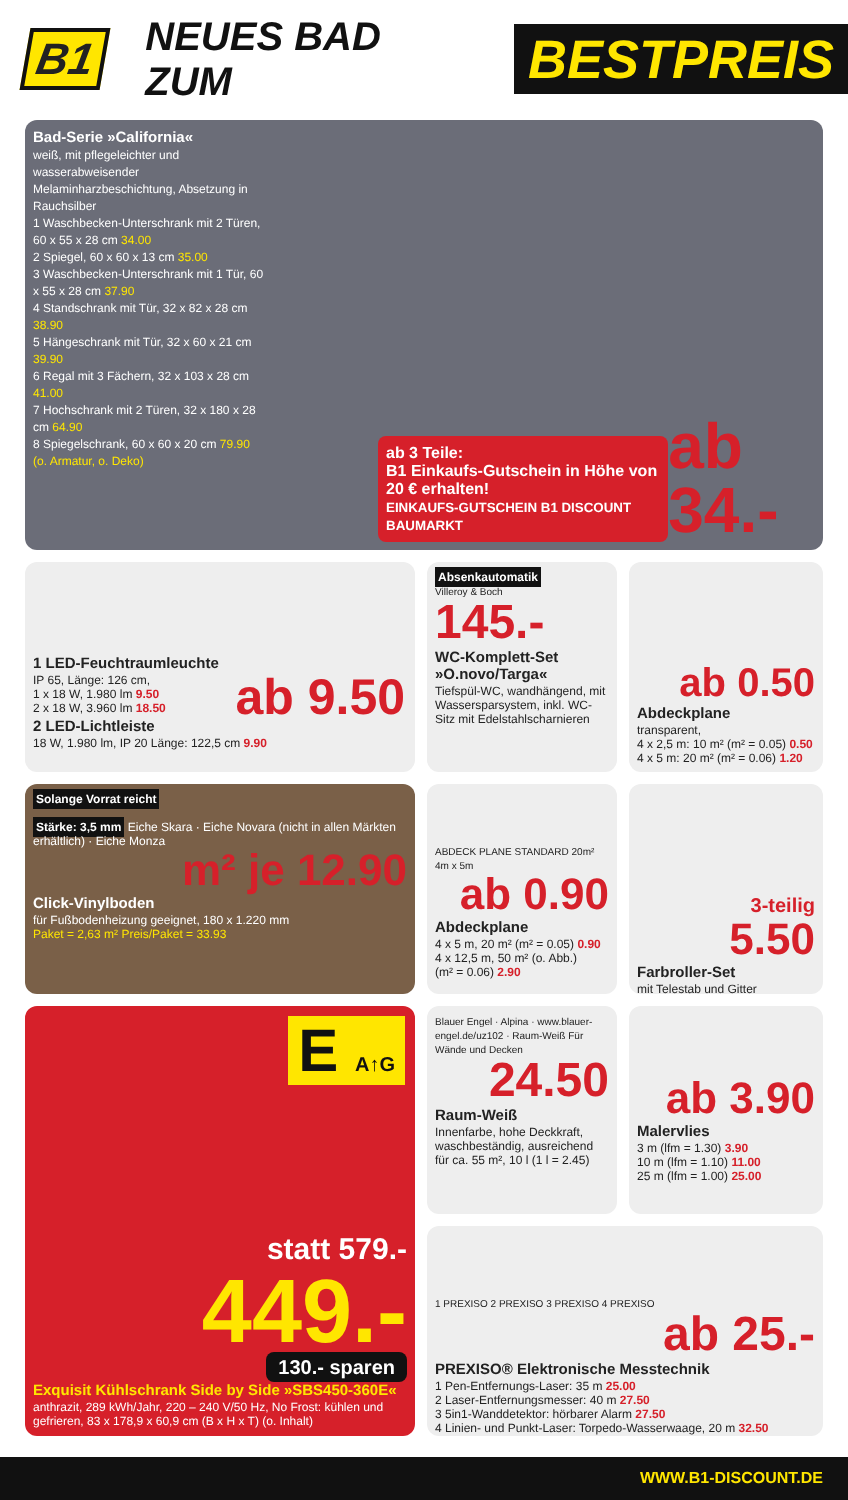B1 NEUES BAD ZUM
BESTPREIS
Bad-Serie »California«
weiß, mit pflegeleichter und wasserabweisender Melaminharzbeschichtung, Absetzung in Rauchsilber
1 Waschbecken-Unterschrank mit 2 Türen, 60 x 55 x 28 cm 34.00
2 Spiegel, 60 x 60 x 13 cm 35.00
3 Waschbecken-Unterschrank mit 1 Tür, 60 x 55 x 28 cm 37.90
4 Standschrank mit Tür, 32 x 82 x 28 cm 38.90
5 Hängeschrank mit Tür, 32 x 60 x 21 cm 39.90
6 Regal mit 3 Fächern, 32 x 103 x 28 cm 41.00
7 Hochschrank mit 2 Türen, 32 x 180 x 28 cm 64.90
8 Spiegelschrank, 60 x 60 x 20 cm 79.90
(o. Armatur, o. Deko)
ab 3 Teile:
B1 Einkaufs-Gutschein in Höhe von 20 € erhalten!
EINKAUFS-GUTSCHEIN B1 DISCOUNT BAUMARKT
ab 34.-
1 LED-Feuchtraumleuchte
IP 65, Länge: 126 cm,
1 x 18 W, 1.980 lm 9.50
2 x 18 W, 3.960 lm 18.50
2 LED-Lichtleiste
18 W, 1.980 lm, IP 20 Länge: 122,5 cm 9.90
ab 9.50
Absenkautomatik
Villeroy & Boch
145.-
WC-Komplett-Set »O.novo/Targa«
Tiefspül-WC, wandhängend, mit Wasserspar­system, inkl. WC-Sitz mit Edelstahlscharnieren
ab 0.50
Abdeckplane
transparent,
4 x 2,5 m: 10 m² (m² = 0.05) 0.50
4 x 5 m: 20 m² (m² = 0.06) 1.20
Solange Vorrat reicht
Stärke: 3,5 mm Eiche Skara · Eiche Novara (nicht in allen Märkten erhältlich) · Eiche Monza
m² je 12.90
Click-Vinylboden
für Fußbodenheizung geeignet, 180 x 1.220 mm
Paket = 2,63 m² Preis/Paket = 33.93
ABDECK PLANE STANDARD 20m² 4m x 5m
ab 0.90
Abdeckplane
4 x 5 m, 20 m² (m² = 0.05) 0.90
4 x 12,5 m, 50 m² (o. Abb.)
(m² = 0.06) 2.90
3-teilig
5.50
Farbroller-Set
mit Telestab und Gitter
E A↑G
statt 579.-
449.-
130.- sparen
Exquisit Kühlschrank Side by Side »SBS450-360E«
anthrazit, 289 kWh/Jahr, 220 – 240 V/50 Hz, No Frost: kühlen und gefrieren, 83 x 178,9 x 60,9 cm (B x H x T) (o. Inhalt)
Blauer Engel · Alpina · www.blauer-engel.de/uz102 · Raum-Weiß Für Wände und Decken
24.50
Raum-Weiß
Innenfarbe, hohe Deckkraft, waschbeständig, ausreichend für ca. 55 m², 10 l (1 l = 2.45)
ab 3.90
Malervlies
3 m (lfm = 1.30) 3.90
10 m (lfm = 1.10) 11.00
25 m (lfm = 1.00) 25.00
1 PREXISO 2 PREXISO 3 PREXISO 4 PREXISO
ab 25.-
PREXISO® Elektronische Messtechnik
1 Pen-Entfernungs-Laser: 35 m 25.00
2 Laser-Entfernungsmesser: 40 m 27.50
3 5in1-Wanddetektor: hörbarer Alarm 27.50
4 Linien- und Punkt-Laser: Torpedo-Wasserwaage, 20 m 32.50
WWW.B1-DISCOUNT.DE